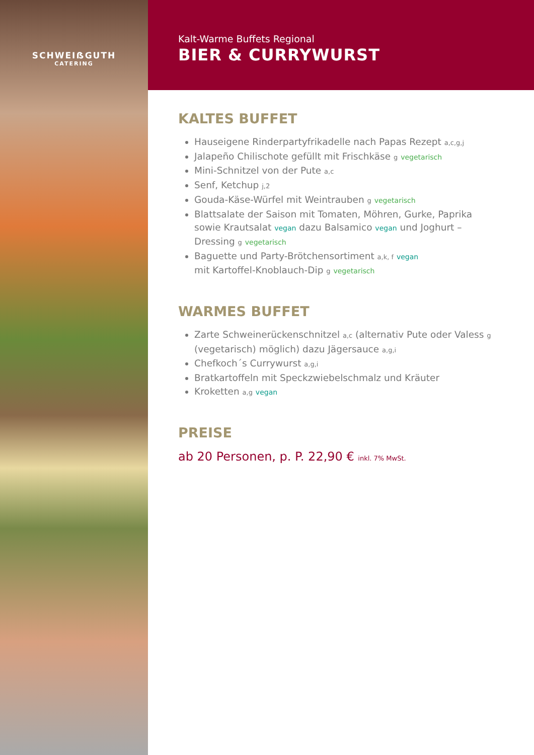SCHWEIẞGUTH
CATERING
Kalt-Warme Buffets Regional
BIER & CURRYWURST
KALTES BUFFET
Hauseigene Rinderpartyfrikadelle nach Papas Rezept a,c,g,j
Jalapeño Chilischote gefüllt mit Frischkäse g vegetarisch
Mini-Schnitzel von der Pute a,c
Senf, Ketchup j,2
Gouda-Käse-Würfel mit Weintrauben g vegetarisch
Blattsalate der Saison mit Tomaten, Möhren, Gurke, Paprika sowie Krautsalat vegan dazu Balsamico vegan und Joghurt –Dressing g vegetarisch
Baguette und Party-Brötchensortiment a,k, f vegan
mit Kartoffel-Knoblauch-Dip g vegetarisch
WARMES BUFFET
Zarte Schweinerückenschnitzel a,c (alternativ Pute oder Valess g (vegetarisch) möglich) dazu Jägersauce a,g,i
Chefkoch´s Currywurst a,g,i
Bratkartoffeln mit Speckzwiebelschmalz und Kräuter
Kroketten a,g vegan
PREISE
ab 20 Personen, p. P. 22,90 € inkl. 7% MwSt.